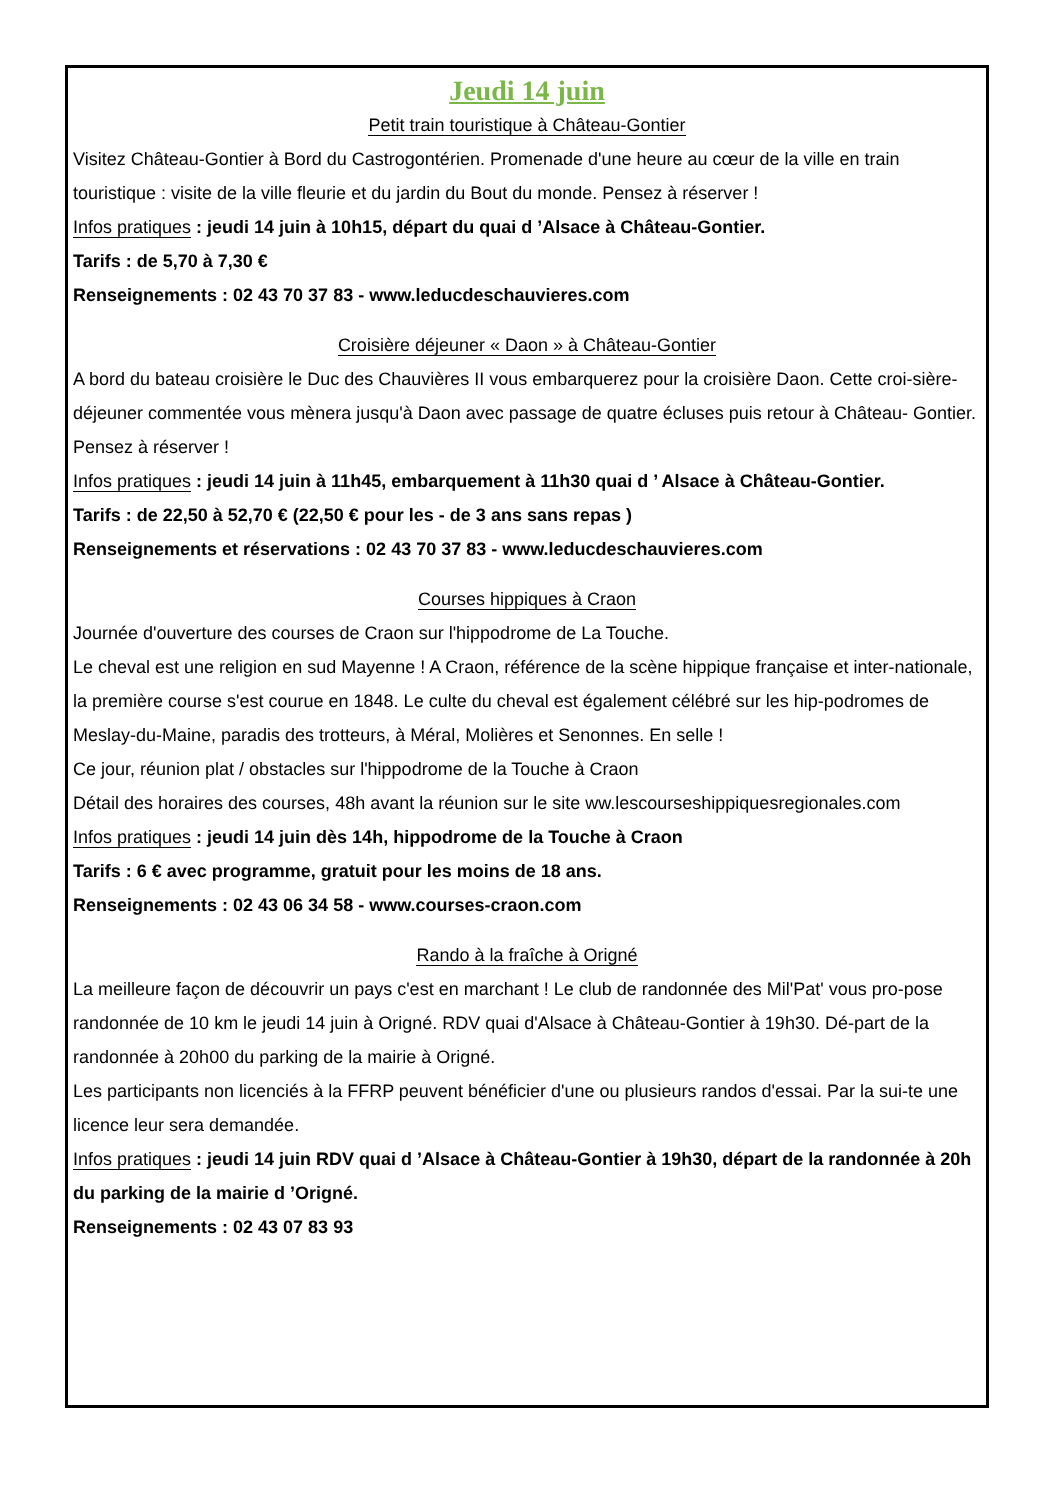Jeudi 14 juin
Petit train touristique à Château-Gontier
Visitez Château-Gontier à Bord du Castrogontérien. Promenade d'une heure au cœur de la ville en train touristique : visite de la ville fleurie et du jardin du Bout du monde. Pensez à réserver !
Infos pratiques : jeudi 14 juin à 10h15, départ du quai d ’Alsace à Château-Gontier.
Tarifs : de 5,70 à 7,30 €
Renseignements : 02 43 70 37 83 - www.leducdeschauvieres.com
Croisière déjeuner « Daon » à Château-Gontier
A bord du bateau croisière le Duc des Chauvières II vous embarquerez pour la croisière Daon. Cette croi-sière- déjeuner commentée vous mènera jusqu'à Daon avec passage de quatre écluses puis retour à Château- Gontier. Pensez à réserver !
Infos pratiques : jeudi 14 juin à 11h45, embarquement à 11h30 quai d ’ Alsace à Château-Gontier.
Tarifs : de 22,50 à 52,70 € (22,50 € pour les - de 3 ans sans repas )
Renseignements et réservations : 02 43 70 37 83 - www.leducdeschauvieres.com
Courses hippiques à Craon
Journée d'ouverture des courses de Craon sur l'hippodrome de La Touche.
Le cheval est une religion en sud Mayenne ! A Craon, référence de la scène hippique française et inter-nationale, la première course s'est courue en 1848. Le culte du cheval est également célébré sur les hip-podromes de Meslay-du-Maine, paradis des trotteurs, à Méral, Molières et Senonnes. En selle !
Ce jour, réunion plat / obstacles sur l'hippodrome de la Touche à Craon
Détail des horaires des courses, 48h avant la réunion sur le site ww.lescourseshippiquesregionales.com
Infos pratiques : jeudi 14 juin dès 14h, hippodrome de la Touche à Craon
Tarifs : 6 € avec programme, gratuit pour les moins de 18 ans.
Renseignements : 02 43 06 34 58 - www.courses-craon.com
Rando à la fraîche à Origné
La meilleure façon de découvrir un pays c'est en marchant ! Le club de randonnée des Mil'Pat' vous pro-pose randonnée de 10 km le jeudi 14 juin à Origné. RDV quai d'Alsace à Château-Gontier à 19h30. Dé-part de la randonnée à 20h00 du parking de la mairie à Origné.
Les participants non licenciés à la FFRP peuvent bénéficier d'une ou plusieurs randos d'essai. Par la sui-te une licence leur sera demandée.
Infos pratiques : jeudi 14 juin RDV quai d ’Alsace à Château-Gontier à 19h30, départ de la randonnée à 20h du parking de la mairie d ’Origné.
Renseignements : 02 43 07 83 93